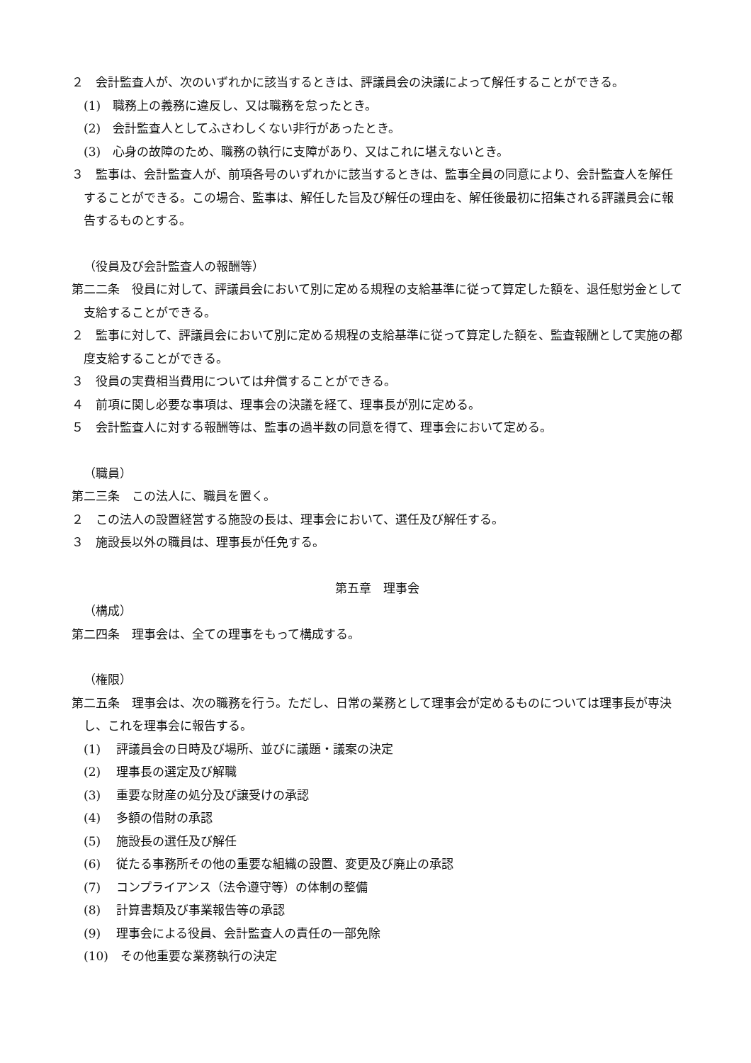２　会計監査人が、次のいずれかに該当するときは、評議員会の決議によって解任することができる。
(1)　職務上の義務に違反し、又は職務を怠ったとき。
(2)　会計監査人としてふさわしくない非行があったとき。
(3)　心身の故障のため、職務の執行に支障があり、又はこれに堪えないとき。
３　監事は、会計監査人が、前項各号のいずれかに該当するときは、監事全員の同意により、会計監査人を解任することができる。この場合、監事は、解任した旨及び解任の理由を、解任後最初に招集される評議員会に報告するものとする。
（役員及び会計監査人の報酬等）
第二二条　役員に対して、評議員会において別に定める規程の支給基準に従って算定した額を、退任慰労金として支給することができる。
２　監事に対して、評議員会において別に定める規程の支給基準に従って算定した額を、監査報酬として実施の都度支給することができる。
３　役員の実費相当費用については弁償することができる。
４　前項に関し必要な事項は、理事会の決議を経て、理事長が別に定める。
５　会計監査人に対する報酬等は、監事の過半数の同意を得て、理事会において定める。
（職員）
第二三条　この法人に、職員を置く。
２　この法人の設置経営する施設の長は、理事会において、選任及び解任する。
３　施設長以外の職員は、理事長が任免する。
第五章　理事会
（構成）
第二四条　理事会は、全ての理事をもって構成する。
（権限）
第二五条　理事会は、次の職務を行う。ただし、日常の業務として理事会が定めるものについては理事長が専決し、これを理事会に報告する。
(1)　 評議員会の日時及び場所、並びに議題・議案の決定
(2)　 理事長の選定及び解職
(3)　 重要な財産の処分及び譲受けの承認
(4)　 多額の借財の承認
(5)　 施設長の選任及び解任
(6)　 従たる事務所その他の重要な組織の設置、変更及び廃止の承認
(7)　 コンプライアンス（法令遵守等）の体制の整備
(8)　 計算書類及び事業報告等の承認
(9)　 理事会による役員、会計監査人の責任の一部免除
(10)　その他重要な業務執行の決定